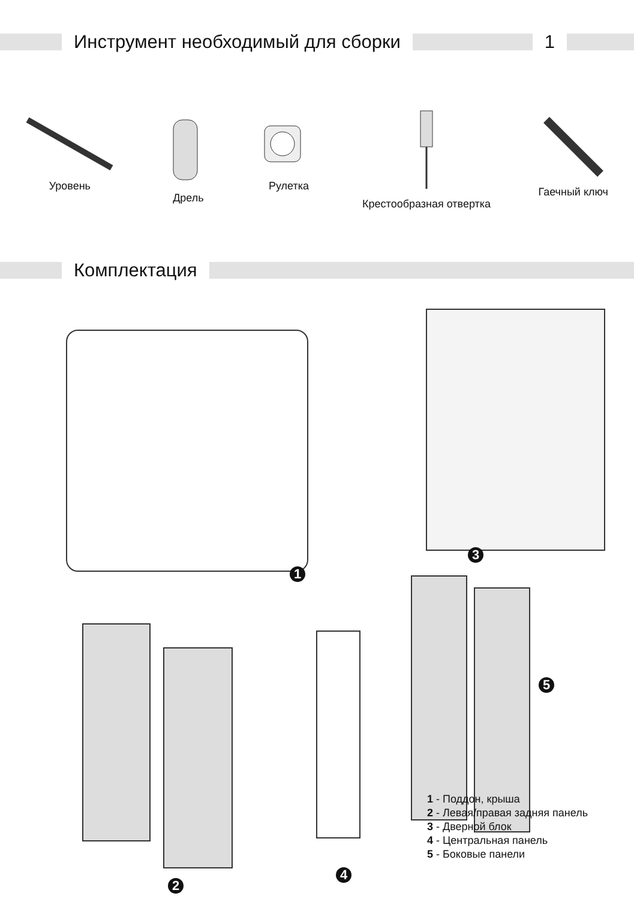Инструмент необходимый для сборки
1
Уровень Дрель Рулетка Крестообразная отвертка Гаечный ключ
Комплектация
1
3
2
4
5
1 - Поддон, крыша
2 - Левая/правая задняя панель
3 - Дверной блок
4 - Центральная панель
5 - Боковые панели